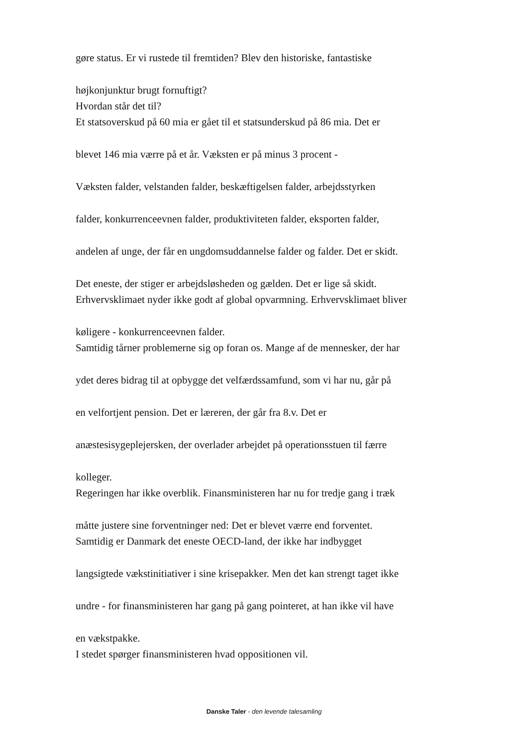gøre status. Er vi rustede til fremtiden? Blev den historiske, fantastiske
højkonjunktur brugt fornuftigt?
Hvordan står det til?
Et statsoverskud på 60 mia er gået til et statsunderskud på 86 mia. Det er
blevet 146 mia værre på et år. Væksten er på minus 3 procent -
Væksten falder, velstanden falder, beskæftigelsen falder, arbejdsstyrken
falder, konkurrenceevnen falder, produktiviteten falder, eksporten falder,
andelen af unge, der får en ungdomsuddannelse falder og falder. Det er skidt.
Det eneste, der stiger er arbejdsløsheden og gælden. Det er lige så skidt.
Erhvervsklimaet nyder ikke godt af global opvarmning. Erhvervsklimaet bliver
køligere - konkurrenceevnen falder.
Samtidig tårner problemerne sig op foran os. Mange af de mennesker, der har
ydet deres bidrag til at opbygge det velfærdssamfund, som vi har nu, går på
en velfortjent pension. Det er læreren, der går fra 8.v. Det er
anæstesisygeplejersken, der overlader arbejdet på operationsstuen til færre
kolleger.
Regeringen har ikke overblik. Finansministeren har nu for tredje gang i træk
måtte justere sine forventninger ned: Det er blevet værre end forventet.
Samtidig er Danmark det eneste OECD-land, der ikke har indbygget
langsigtede vækstinitiativer i sine krisepakker. Men det kan strengt taget ikke
undre - for finansministeren har gang på gang pointeret, at han ikke vil have
en vækstpakke.
I stedet spørger finansministeren hvad oppositionen vil.
Danske Taler - den levende talesamling